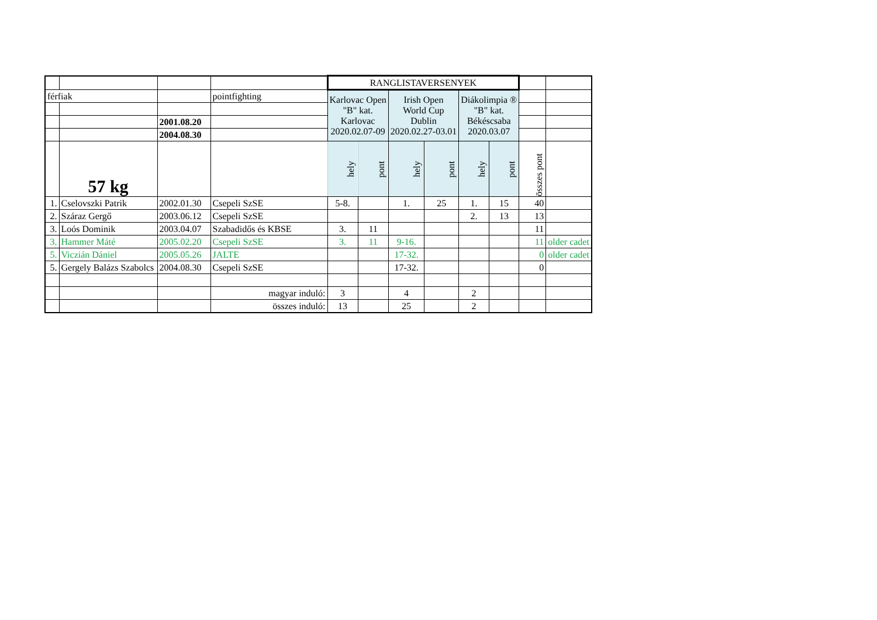| | | | | RANGLISTAVERSENYEK | | | | | | | |
| férfiak | | | pointfighting | Karlovac Open "B" kat. Karlovac 2020.02.07-09 | | Irish Open World Cup Dublin 2020.02.27-03.01 | | Diákolimpia ® "B" kat. Békéscsaba 2020.03.07 | | | |
| | | 2001.08.20 | | | | | | | | | |
| | | 2004.08.30 | | | | | | | | | |
| | 57 kg | | | hely | pont | hely | pont | hely | pont | összes pont | |
| 1. | Cselovszki Patrik | 2002.01.30 | Csepeli SzSE | 5-8. | | 1. | 25 | 1. | 15 | 40 | |
| 2. | Száraz Gergő | 2003.06.12 | Csepeli SzSE | | | | | 2. | 13 | 13 | |
| 3. | Loós Dominik | 2003.04.07 | Szabadidős és KBSE | 3. | 11 | | | | | 11 | |
| 3. | Hammer Máté | 2005.02.20 | Csepeli SzSE | 3. | 11 | 9-16. | | | | 11 | older cadet |
| 5. | Viczián Dániel | 2005.05.26 | JALTE | | | 17-32. | | | | 0 | older cadet |
| 5. | Gergely Balázs Szabolcs | 2004.08.30 | Csepeli SzSE | | | 17-32. | | | | 0 | |
| | | | magyar induló: | 3 | | 4 | | 2 | | | |
| | | | összes induló: | 13 | | 25 | | 2 | | | |